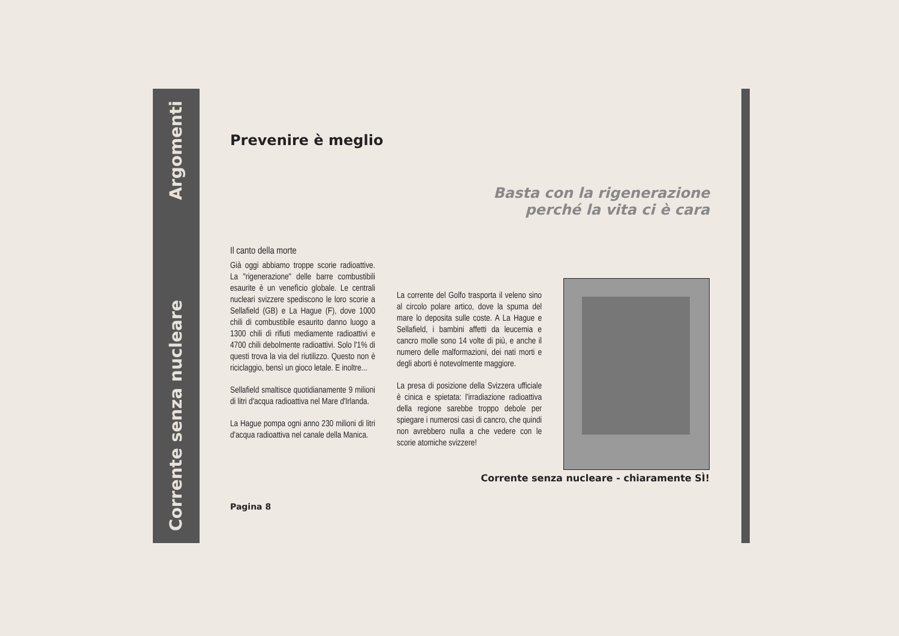Corrente senza nucleare Argomenti
Prevenire è meglio
Basta con la rigenerazione
perché la vita ci è cara
Il canto della morte
Già oggi abbiamo troppe scorie radioattive. La "rigenerazione" delle barre combustibili esaurite è un venefìcio globale. Le centrali nucleari svizzere spediscono le loro scorie a Sellafield (GB) e La Hague (F), dove 1000 chili di combustibile esaurito danno luogo a 1300 chili di rifiuti mediamente radioattivi e 4700 chili debolmente radioattivi. Solo l'1% di questi trova la via del riutilizzo. Questo non è riciclaggio, bensì un gioco letale. E inoltre...
Sellafield smaltisce quotidianamente 9 milioni di litri d'acqua radioattiva nel Mare d'Irlanda.
La Hague pompa ogni anno 230 milioni di litri d'acqua radioattiva nel canale della Manica.
La corrente del Golfo trasporta il veleno sino al circolo polare artico, dove la spuma del mare lo deposita sulle coste. A La Hague e Sellafield, i bambini affetti da leucemia e cancro molle sono 14 volte di più, e anche il numero delle malformazioni, dei nati morti e degli aborti è notevolmente maggiore.
La presa di posizione della Svizzera ufficiale è cinica e spietata: l'irradiazione radioattiva della regione sarebbe troppo debole per spiegare i numerosi casi di cancro, che quindi non avrebbero nulla a che vedere con le scorie atomiche svizzere!
Corrente senza nucleare - chiaramente SÌ!
Pagina 8